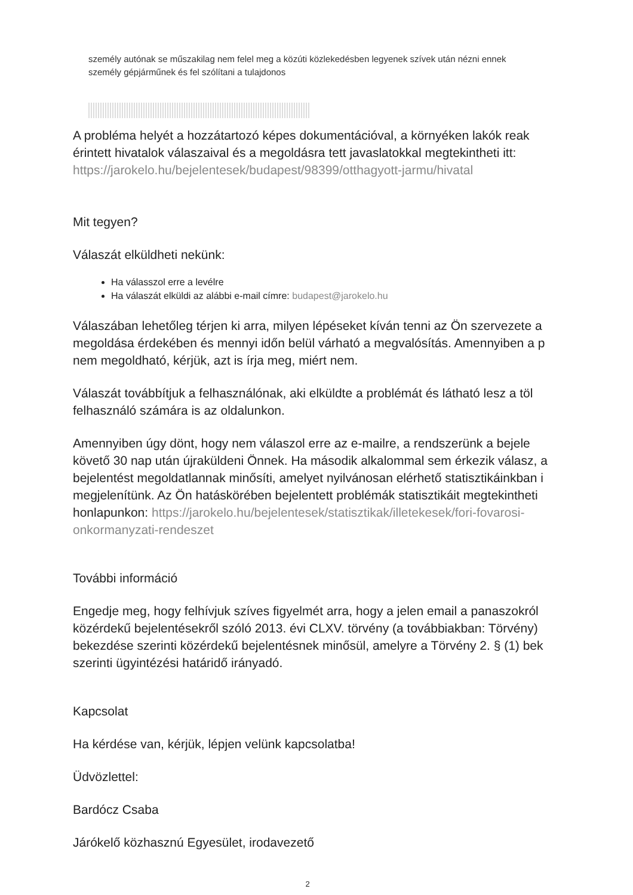személy autónak se műszakilag nem felel meg a közúti közlekedésben legyenek szívek után nézni ennek
személy gépjárműnek és fel szólítani a tulajdonos
A probléma helyét a hozzátartozó képes dokumentációval, a környéken lakók reak
érintett hivatalok válaszaival és a megoldásra tett javaslatokkal megtekintheti itt:
https://jarokelo.hu/bejelentesek/budapest/98399/otthagyott-jarmu/hivatal
Mit tegyen?
Válaszát elküldheti nekünk:
Ha válasszol erre a levélre
Ha válaszát elküldi az alábbi e-mail címre: budapest@jarokelo.hu
Válaszában lehetőleg térjen ki arra, milyen lépéseket kíván tenni az Ön szervezete a
megoldása érdekében és mennyi időn belül várható a megvalósítás. Amennyiben a p
nem megoldható, kérjük, azt is írja meg, miért nem.
Válaszát továbbítjuk a felhasználónak, aki elküldte a problémát és látható lesz a töl
felhasználó számára is az oldalunkon.
Amennyiben úgy dönt, hogy nem válaszol erre az e-mailre, a rendszerünk a bejele
követő 30 nap után újraküldeni Önnek. Ha második alkalommal sem érkezik válasz, a
bejelentést megoldatlannak minősíti, amelyet nyilvánosan elérhető statisztikáinkban i
megjelenítünk. Az Ön hatáskörében bejelentett problémák statisztikáit megtekintheti
honlapunkon: https://jarokelo.hu/bejelentesek/statisztikak/illetekesek/fori-fovarosi-
onkormanyzati-rendeszet
További információ
Engedje meg, hogy felhívjuk szíves figyelmét arra, hogy a jelen email a panaszokról
közérdekű bejelentésekről szóló 2013. évi CLXV. törvény (a továbbiakban: Törvény)
bekezdése szerinti közérdekű bejelentésnek minősül, amelyre a Törvény 2. § (1) bek
szerinti ügyintézési határidő irányadó.
Kapcsolat
Ha kérdése van, kérjük, lépjen velünk kapcsolatba!
Üdvözlettel:
Bardócz Csaba
Járókelő közhasznú Egyesület, irodavezető
2